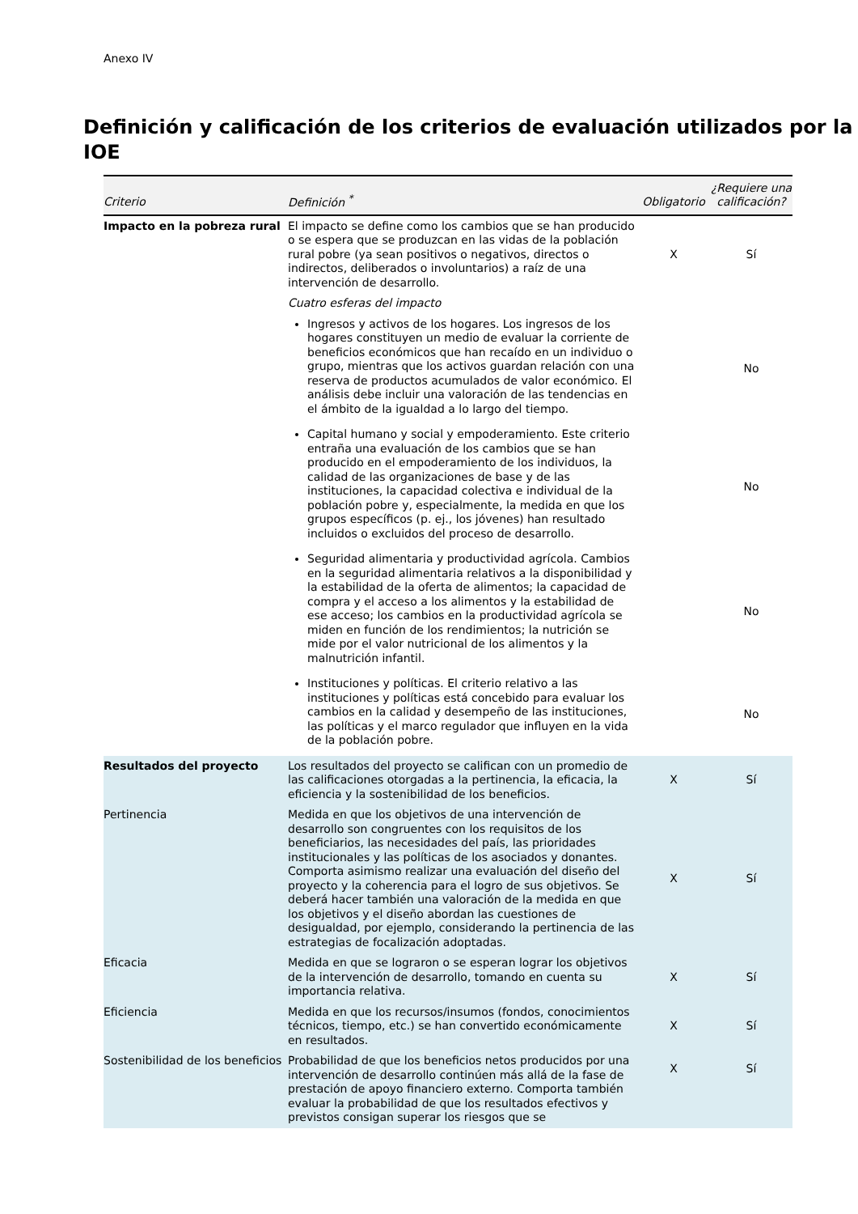Anexo IV
Definición y calificación de los criterios de evaluación utilizados por la IOE
| Criterio | Definición <sup>*</sup> | Obligatorio | ¿Requiere una calificación? |
| --- | --- | --- | --- |
| Impacto en la pobreza rural | El impacto se define como los cambios que se han producido o se espera que se produzcan en las vidas de la población rural pobre (ya sean positivos o negativos, directos o indirectos, deliberados o involuntarios) a raíz de una intervención de desarrollo. | X | Sí |
| | Cuatro esferas del impacto | | |
| | Ingresos y activos de los hogares. Los ingresos de los hogares constituyen un medio de evaluar la corriente de beneficios económicos que han recaído en un individuo o grupo, mientras que los activos guardan relación con una reserva de productos acumulados de valor económico. El análisis debe incluir una valoración de las tendencias en el ámbito de la igualdad a lo largo del tiempo. | | No |
| | Capital humano y social y empoderamiento. Este criterio entraña una evaluación de los cambios que se han producido en el empoderamiento de los individuos, la calidad de las organizaciones de base y de las instituciones, la capacidad colectiva e individual de la población pobre y, especialmente, la medida en que los grupos específicos (p. ej., los jóvenes) han resultado incluidos o excluidos del proceso de desarrollo. | | No |
| | Seguridad alimentaria y productividad agrícola. Cambios en la seguridad alimentaria relativos a la disponibilidad y la estabilidad de la oferta de alimentos; la capacidad de compra y el acceso a los alimentos y la estabilidad de ese acceso; los cambios en la productividad agrícola se miden en función de los rendimientos; la nutrición se mide por el valor nutricional de los alimentos y la malnutrición infantil. | | No |
| | Instituciones y políticas. El criterio relativo a las instituciones y políticas está concebido para evaluar los cambios en la calidad y desempeño de las instituciones, las políticas y el marco regulador que influyen en la vida de la población pobre. | | No |
| Resultados del proyecto | Los resultados del proyecto se califican con un promedio de las calificaciones otorgadas a la pertinencia, la eficacia, la eficiencia y la sostenibilidad de los beneficios. | X | Sí |
| Pertinencia | Medida en que los objetivos de una intervención de desarrollo son congruentes con los requisitos de los beneficiarios, las necesidades del país, las prioridades institucionales y las políticas de los asociados y donantes. Comporta asimismo realizar una evaluación del diseño del proyecto y la coherencia para el logro de sus objetivos. Se deberá hacer también una valoración de la medida en que los objetivos y el diseño abordan las cuestiones de desigualdad, por ejemplo, considerando la pertinencia de las estrategias de focalización adoptadas. | X | Sí |
| Eficacia | Medida en que se lograron o se esperan lograr los objetivos de la intervención de desarrollo, tomando en cuenta su importancia relativa. | X | Sí |
| Eficiencia | Medida en que los recursos/insumos (fondos, conocimientos técnicos, tiempo, etc.) se han convertido económicamente en resultados. | X | Sí |
| Sostenibilidad de los beneficios | Probabilidad de que los beneficios netos producidos por una intervención de desarrollo continúen más allá de la fase de prestación de apoyo financiero externo. Comporta también evaluar la probabilidad de que los resultados efectivos y previstos consigan superar los riesgos que se | X | Sí |